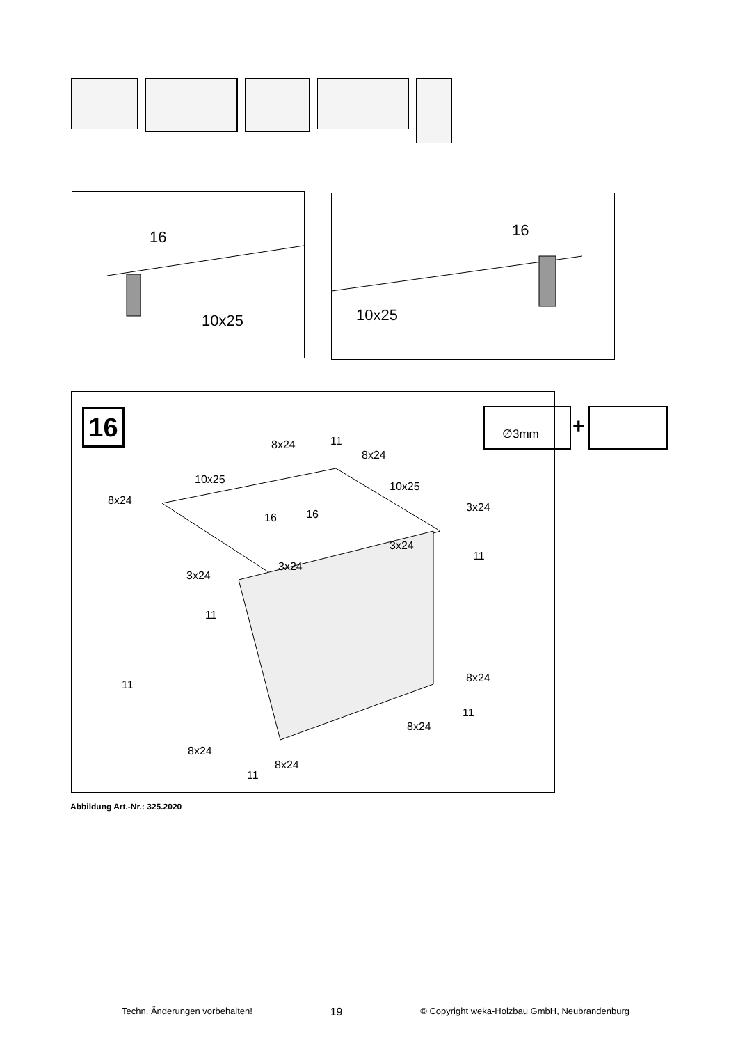16
10x25
16
10x25
16
8x24 11
8x24
10x25
10x25
8x24
3x24
16 16
3x24
11
3x24
3x24
11
8x24
11
11
8x24
8x24
8x24
11
∅3mm
+
Abbildung Art.-Nr.: 325.2020
Techn. Änderungen vorbehalten! 19 © Copyright weka-Holzbau GmbH, Neubrandenburg